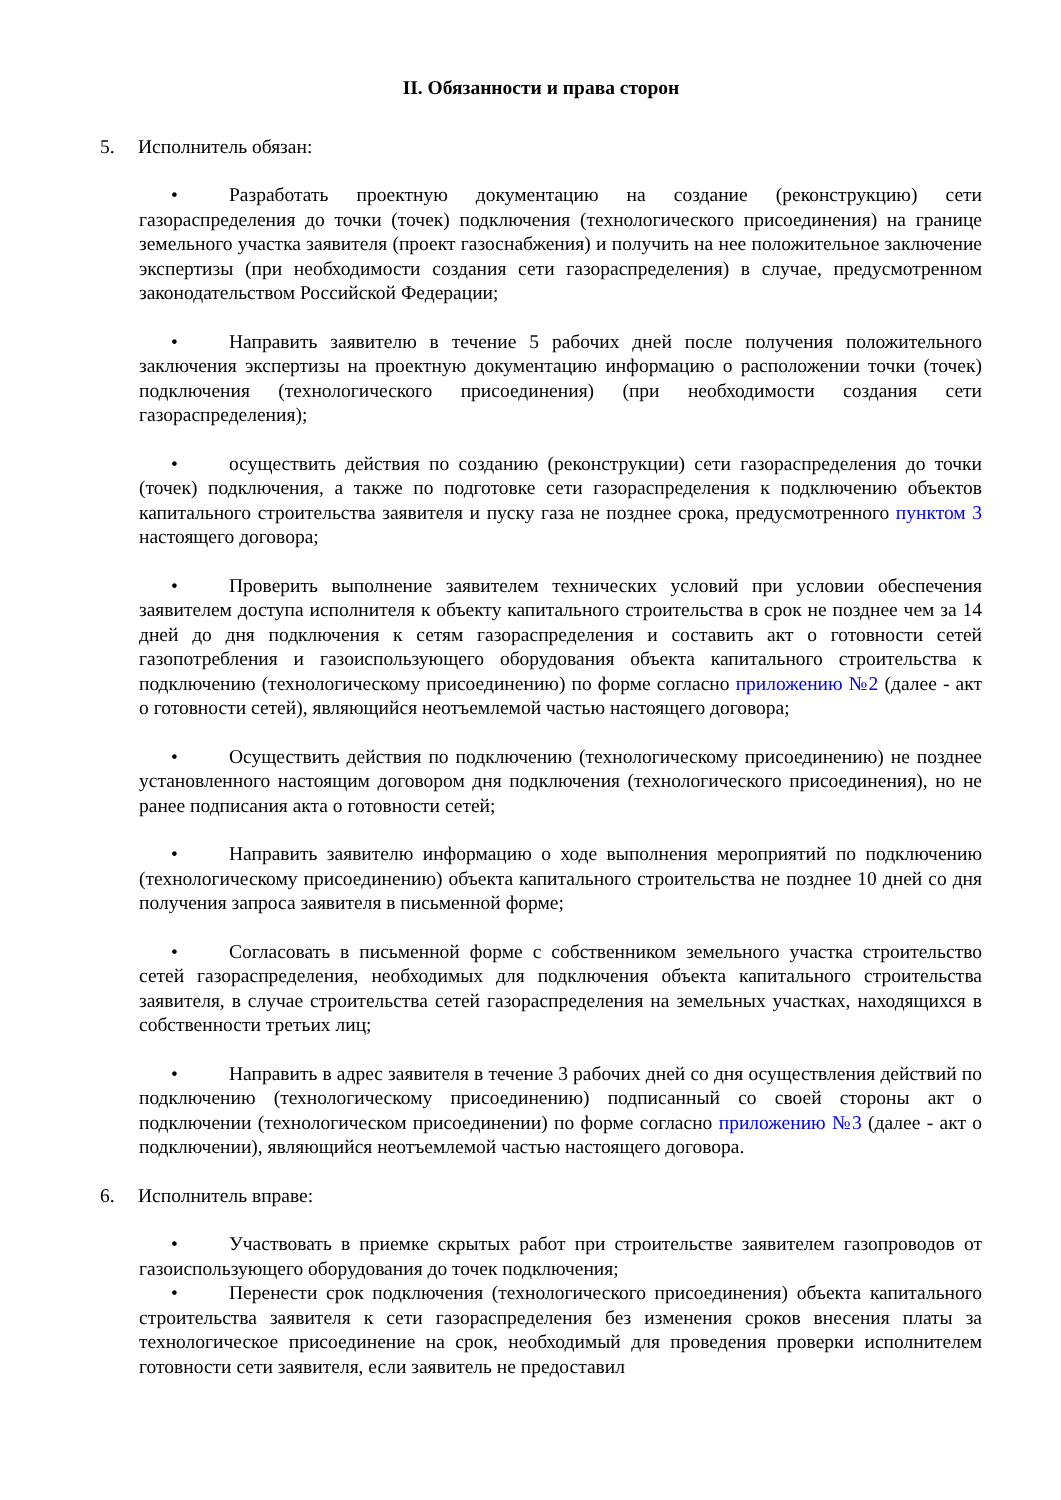II. Обязанности и права сторон
5. Исполнитель обязан:
• Разработать проектную документацию на создание (реконструкцию) сети газораспределения до точки (точек) подключения (технологического присоединения) на границе земельного участка заявителя (проект газоснабжения) и получить на нее положительное заключение экспертизы (при необходимости создания сети газораспределения) в случае, предусмотренном законодательством Российской Федерации;
• Направить заявителю в течение 5 рабочих дней после получения положительного заключения экспертизы на проектную документацию информацию о расположении точки (точек) подключения (технологического присоединения) (при необходимости создания сети газораспределения);
• осуществить действия по созданию (реконструкции) сети газораспределения до точки (точек) подключения, а также по подготовке сети газораспределения к подключению объектов капитального строительства заявителя и пуску газа не позднее срока, предусмотренного пунктом 3 настоящего договора;
• Проверить выполнение заявителем технических условий при условии обеспечения заявителем доступа исполнителя к объекту капитального строительства в срок не позднее чем за 14 дней до дня подключения к сетям газораспределения и составить акт о готовности сетей газопотребления и газоиспользующего оборудования объекта капитального строительства к подключению (технологическому присоединению) по форме согласно приложению №2 (далее - акт о готовности сетей), являющийся неотъемлемой частью настоящего договора;
• Осуществить действия по подключению (технологическому присоединению) не позднее установленного настоящим договором дня подключения (технологического присоединения), но не ранее подписания акта о готовности сетей;
• Направить заявителю информацию о ходе выполнения мероприятий по подключению (технологическому присоединению) объекта капитального строительства не позднее 10 дней со дня получения запроса заявителя в письменной форме;
• Согласовать в письменной форме с собственником земельного участка строительство сетей газораспределения, необходимых для подключения объекта капитального строительства заявителя, в случае строительства сетей газораспределения на земельных участках, находящихся в собственности третьих лиц;
• Направить в адрес заявителя в течение 3 рабочих дней со дня осуществления действий по подключению (технологическому присоединению) подписанный со своей стороны акт о подключении (технологическом присоединении) по форме согласно приложению №3 (далее - акт о подключении), являющийся неотъемлемой частью настоящего договора.
6. Исполнитель вправе:
• Участвовать в приемке скрытых работ при строительстве заявителем газопроводов от газоиспользующего оборудования до точек подключения;
• Перенести срок подключения (технологического присоединения) объекта капитального строительства заявителя к сети газораспределения без изменения сроков внесения платы за технологическое присоединение на срок, необходимый для проведения проверки исполнителем готовности сети заявителя, если заявитель не предоставил